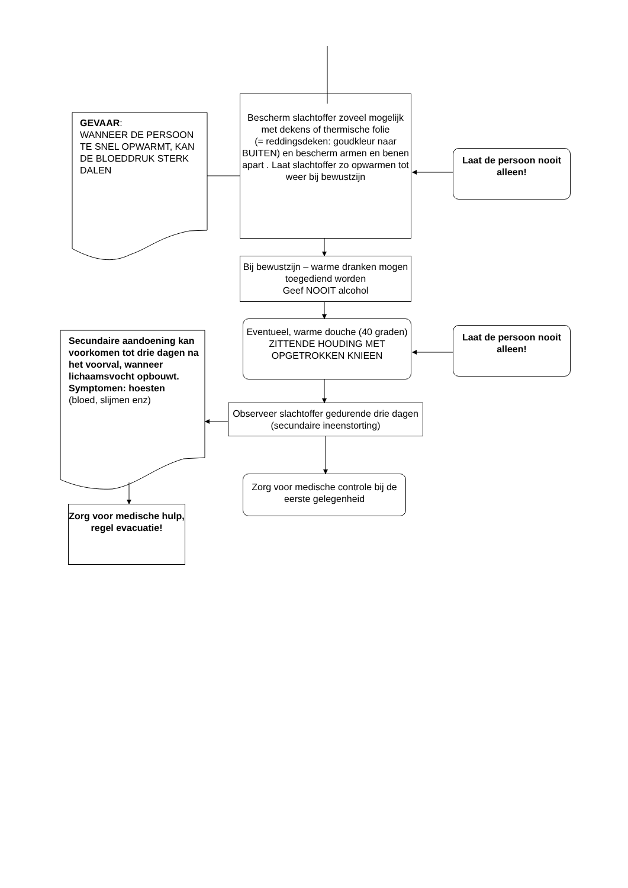Bescherm slachtoffer zoveel mogelijk met dekens of thermische folie
(= reddingsdeken: goudkleur naar BUITEN) en bescherm armen en benen apart . Laat slachtoffer zo opwarmen tot weer bij bewustzijn
GEVAAR:
WANNEER DE PERSOON TE SNEL OPWARMT, KAN DE BLOEDDRUK STERK DALEN
Laat de persoon nooit alleen!
Bij bewustzijn – warme dranken mogen toegediend worden
Geef NOOIT alcohol
Eventueel, warme douche (40 graden)
ZITTENDE HOUDING MET OPGETROKKEN KNIEEN
Laat de persoon nooit alleen!
Secundaire aandoening kan voorkomen tot drie dagen na het voorval, wanneer lichaamsvocht opbouwt.
Symptomen: hoesten
(bloed, slijmen enz)
Observeer slachtoffer gedurende drie dagen (secundaire ineenstorting)
Zorg voor medische controle bij de eerste gelegenheid
Zorg voor medische hulp, regel evacuatie!